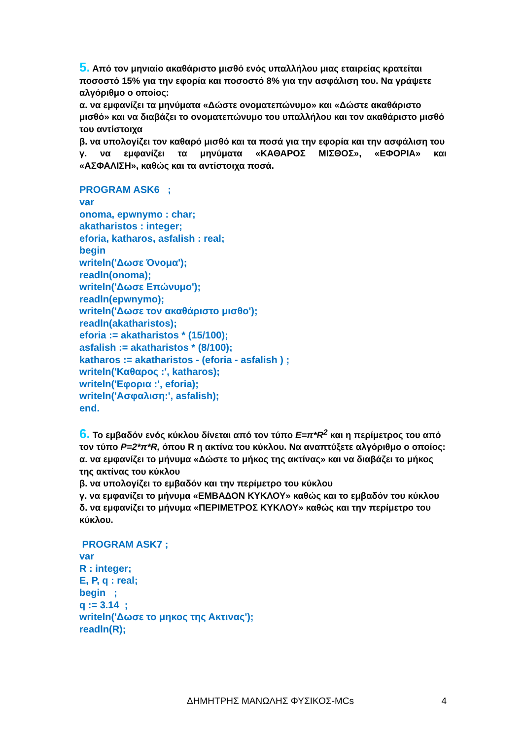5. Από τον μηνιαίο ακαθάριστο μισθό ενός υπαλλήλου μιας εταιρείας κρατείται ποσοστό 15% για την εφορία και ποσοστό 8% για την ασφάλιση του. Να γράψετε αλγόριθμο ο οποίος:
α. να εμφανίζει τα μηνύματα «Δώστε ονοματεπώνυμο» και «Δώστε ακαθάριστο μισθό» και να διαβάζει το ονοματεπώνυμο του υπαλλήλου και τον ακαθάριστο μισθό του αντίστοιχα
β. να υπολογίζει τον καθαρό μισθό και τα ποσά για την εφορία και την ασφάλιση του
γ. να εμφανίζει τα μηνύματα «ΚΑΘΑΡΟΣ ΜΙΣΘΟΣ», «ΕΦΟΡΙΑ» και
«ΑΣΦΑΛΙΣΗ», καθώς και τα αντίστοιχα ποσά.
PROGRAM ASK6 ;
var
onoma, epwnymo : char;
akatharistos : integer;
eforia, katharos, asfalish : real;
begin
writeln('Δωσε Όνομα');
readln(onoma);
writeln('Δωσε Επώνυμο');
readln(epwnymo);
writeln('Δωσε τον ακαθάριστο μισθο');
readln(akatharistos);
eforia := akatharistos * (15/100);
asfalish := akatharistos * (8/100);
katharos := akatharistos - (eforia - asfalish ) ;
writeln('Καθαρος :', katharos);
writeln('Εφορια :', eforia);
writeln('Ασφαλιση:', asfalish);
end.
6. Το εμβαδόν ενός κύκλου δίνεται από τον τύπο Ε=π*R<sup>2</sup> και η περίμετρος του από τον τύπο P=2*π*R, όπου R η ακτίνα του κύκλου. Να αναπτύξετε αλγόριθμο ο οποίος:
α. να εμφανίζει το μήνυμα «Δώστε το μήκος της ακτίνας» και να διαβάζει το μήκος της ακτίνας του κύκλου
β. να υπολογίζει το εμβαδόν και την περίμετρο του κύκλου
γ. να εμφανίζει το μήνυμα «ΕΜΒΑΔΟΝ ΚΥΚΛΟΥ» καθώς και το εμβαδόν του κύκλου
δ. να εμφανίζει το μήνυμα «ΠΕΡΙΜΕΤΡΟΣ ΚΥΚΛΟΥ» καθώς και την περίμετρο του κύκλου.
PROGRAM ASK7 ;
var
R : integer;
E, P, q : real;
begin ;
q := 3.14 ;
writeln('Δωσε το μηκος της Ακτινας');
readln(R);
ΔΗΜΗΤΡΗΣ ΜΑΝΩΛΗΣ ΦΥΣΙΚΟΣ-MCs
4